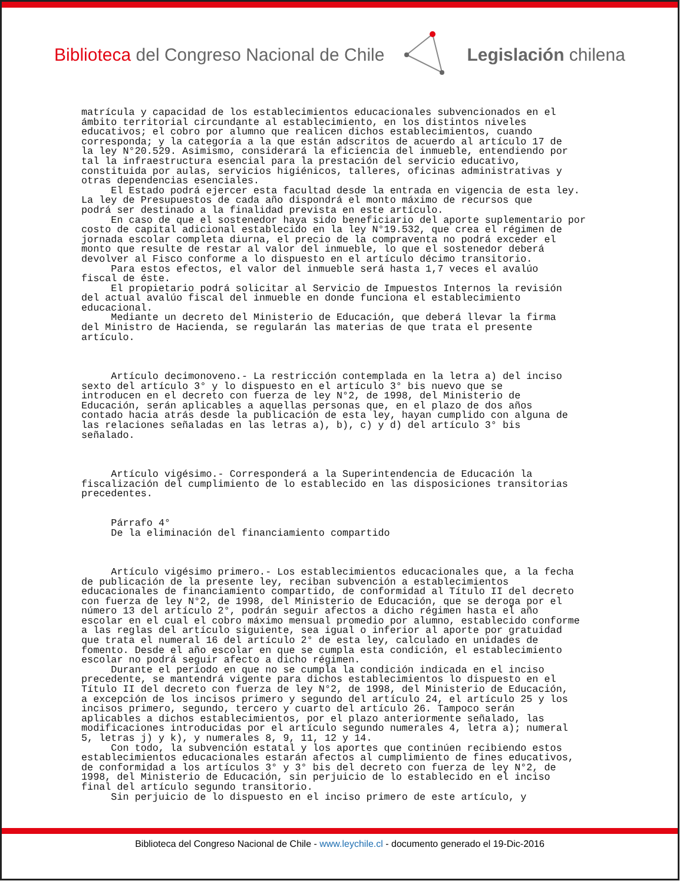Biblioteca del Congreso Nacional de Chile
Legislación chilena
matrícula y capacidad de los establecimientos educacionales subvencionados en el ámbito territorial circundante al establecimiento, en los distintos niveles educativos; el cobro por alumno que realicen dichos establecimientos, cuando corresponda; y la categoría a la que están adscritos de acuerdo al artículo 17 de la ley N°20.529. Asimismo, considerará la eficiencia del inmueble, entendiendo por tal la infraestructura esencial para la prestación del servicio educativo, constituida por aulas, servicios higiénicos, talleres, oficinas administrativas y otras dependencias esenciales. El Estado podrá ejercer esta facultad desde la entrada en vigencia de esta ley. La ley de Presupuestos de cada año dispondrá el monto máximo de recursos que podrá ser destinado a la finalidad prevista en este artículo. En caso de que el sostenedor haya sido beneficiario del aporte suplementario por costo de capital adicional establecido en la ley N°19.532, que crea el régimen de jornada escolar completa diurna, el precio de la compraventa no podrá exceder el monto que resulte de restar al valor del inmueble, lo que el sostenedor deberá devolver al Fisco conforme a lo dispuesto en el artículo décimo transitorio. Para estos efectos, el valor del inmueble será hasta 1,7 veces el avalúo fiscal de éste. El propietario podrá solicitar al Servicio de Impuestos Internos la revisión del actual avalúo fiscal del inmueble en donde funciona el establecimiento educacional. Mediante un decreto del Ministerio de Educación, que deberá llevar la firma del Ministro de Hacienda, se regularán las materias de que trata el presente artículo. Artículo decimonoveno.- La restricción contemplada en la letra a) del inciso sexto del artículo 3° y lo dispuesto en el artículo 3° bis nuevo que se introducen en el decreto con fuerza de ley N°2, de 1998, del Ministerio de Educación, serán aplicables a aquellas personas que, en el plazo de dos años contado hacia atrás desde la publicación de esta ley, hayan cumplido con alguna de las relaciones señaladas en las letras a), b), c) y d) del artículo 3° bis señalado. Artículo vigésimo.- Corresponderá a la Superintendencia de Educación la fiscalización del cumplimiento de lo establecido en las disposiciones transitorias precedentes. Párrafo 4° De la eliminación del financiamiento compartido Artículo vigésimo primero.- Los establecimientos educacionales que, a la fecha de publicación de la presente ley, reciban subvención a establecimientos educacionales de financiamiento compartido, de conformidad al Título II del decreto con fuerza de ley N°2, de 1998, del Ministerio de Educación, que se deroga por el número 13 del artículo 2°, podrán seguir afectos a dicho régimen hasta el año escolar en el cual el cobro máximo mensual promedio por alumno, establecido conforme a las reglas del artículo siguiente, sea igual o inferior al aporte por gratuidad que trata el numeral 16 del artículo 2° de esta ley, calculado en unidades de fomento. Desde el año escolar en que se cumpla esta condición, el establecimiento escolar no podrá seguir afecto a dicho régimen. Durante el período en que no se cumpla la condición indicada en el inciso precedente, se mantendrá vigente para dichos establecimientos lo dispuesto en el Título II del decreto con fuerza de ley N°2, de 1998, del Ministerio de Educación, a excepción de los incisos primero y segundo del artículo 24, el artículo 25 y los incisos primero, segundo, tercero y cuarto del artículo 26. Tampoco serán aplicables a dichos establecimientos, por el plazo anteriormente señalado, las modificaciones introducidas por el artículo segundo numerales 4, letra a); numeral 5, letras j) y k), y numerales 8, 9, 11, 12 y 14. Con todo, la subvención estatal y los aportes que continúen recibiendo estos establecimientos educacionales estarán afectos al cumplimiento de fines educativos, de conformidad a los artículos 3° y 3° bis del decreto con fuerza de ley N°2, de 1998, del Ministerio de Educación, sin perjuicio de lo establecido en el inciso final del artículo segundo transitorio. Sin perjuicio de lo dispuesto en el inciso primero de este artículo, y
Biblioteca del Congreso Nacional de Chile - www.leychile.cl - documento generado el 19-Dic-2016